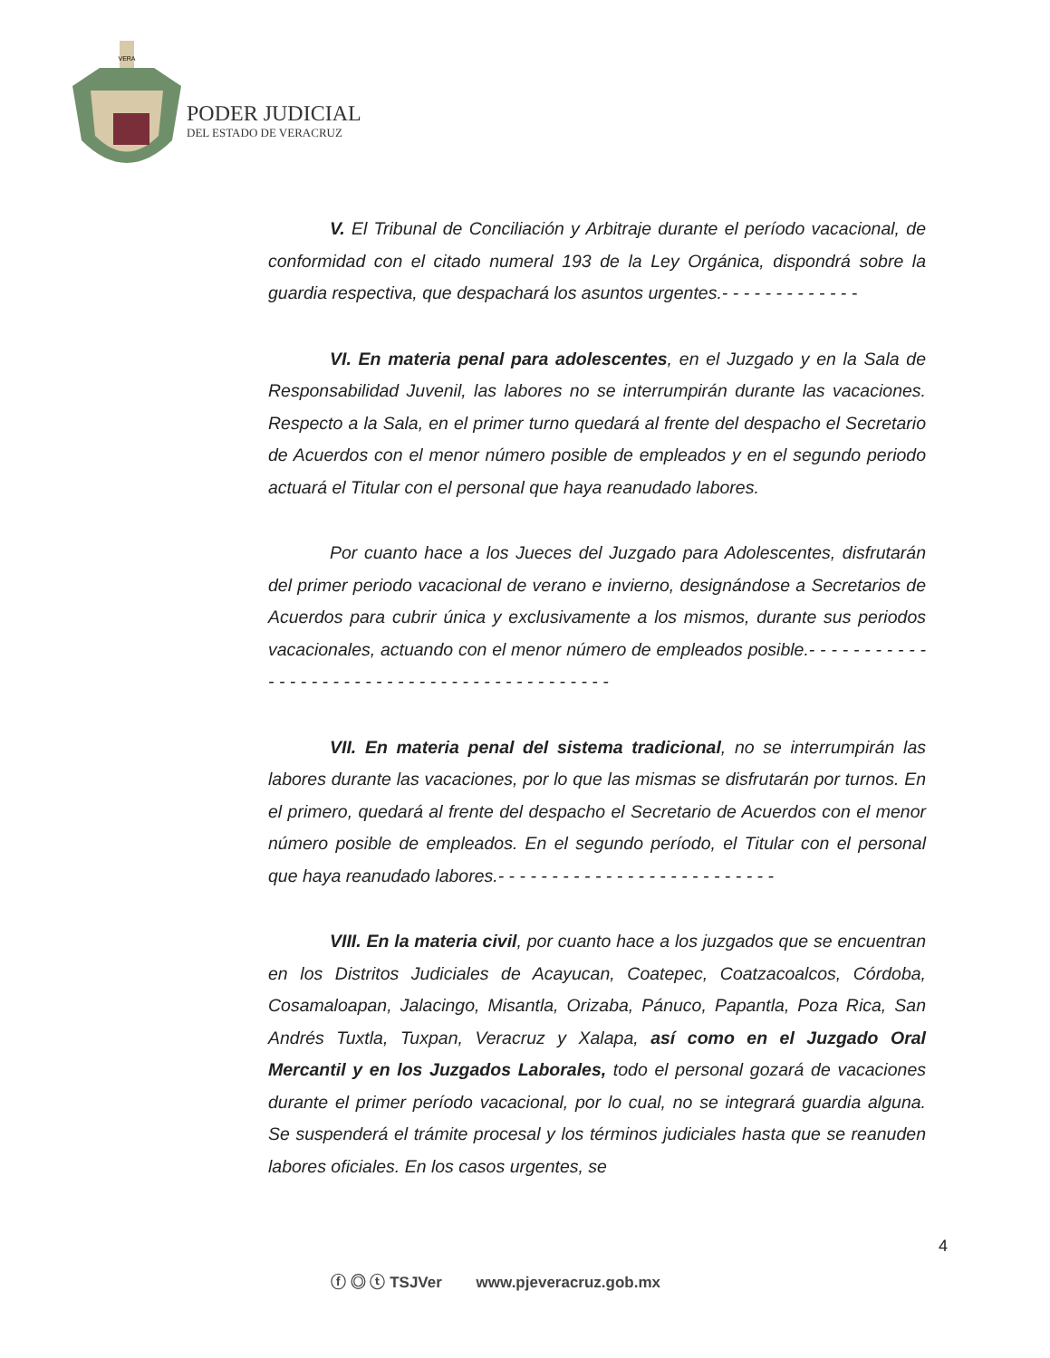VERA
PODER JUDICIAL
DEL ESTADO DE VERACRUZ
V. El Tribunal de Conciliación y Arbitraje durante el período vacacional, de conformidad con el citado numeral 193 de la Ley Orgánica, dispondrá sobre la guardia respectiva, que despachará los asuntos urgentes.- - - - - - - - - - - - -
VI. En materia penal para adolescentes, en el Juzgado y en la Sala de Responsabilidad Juvenil, las labores no se interrumpirán durante las vacaciones. Respecto a la Sala, en el primer turno quedará al frente del despacho el Secretario de Acuerdos con el menor número posible de empleados y en el segundo periodo actuará el Titular con el personal que haya reanudado labores.
Por cuanto hace a los Jueces del Juzgado para Adolescentes, disfrutarán del primer periodo vacacional de verano e invierno, designándose a Secretarios de Acuerdos para cubrir única y exclusivamente a los mismos, durante sus periodos vacacionales, actuando con el menor número de empleados posible.- - - - - - - - - - - - - - - - - - - - - - - - - - - - - - - - - - - - - - - - - - -
VII. En materia penal del sistema tradicional, no se interrumpirán las labores durante las vacaciones, por lo que las mismas se disfrutarán por turnos. En el primero, quedará al frente del despacho el Secretario de Acuerdos con el menor número posible de empleados. En el segundo período, el Titular con el personal que haya reanudado labores.- - - - - - - - - - - - - - - - - - - - - - - - - -
VIII. En la materia civil, por cuanto hace a los juzgados que se encuentran en los Distritos Judiciales de Acayucan, Coatepec, Coatzacoalcos, Córdoba, Cosamaloapan, Jalacingo, Misantla, Orizaba, Pánuco, Papantla, Poza Rica, San Andrés Tuxtla, Tuxpan, Veracruz y Xalapa, así como en el Juzgado Oral Mercantil y en los Juzgados Laborales, todo el personal gozará de vacaciones durante el primer período vacacional, por lo cual, no se integrará guardia alguna. Se suspenderá el trámite procesal y los términos judiciales hasta que se reanuden labores oficiales. En los casos urgentes, se
4
ⓕ ◎ ⓣ TSJVer www.pjeveracruz.gob.mx